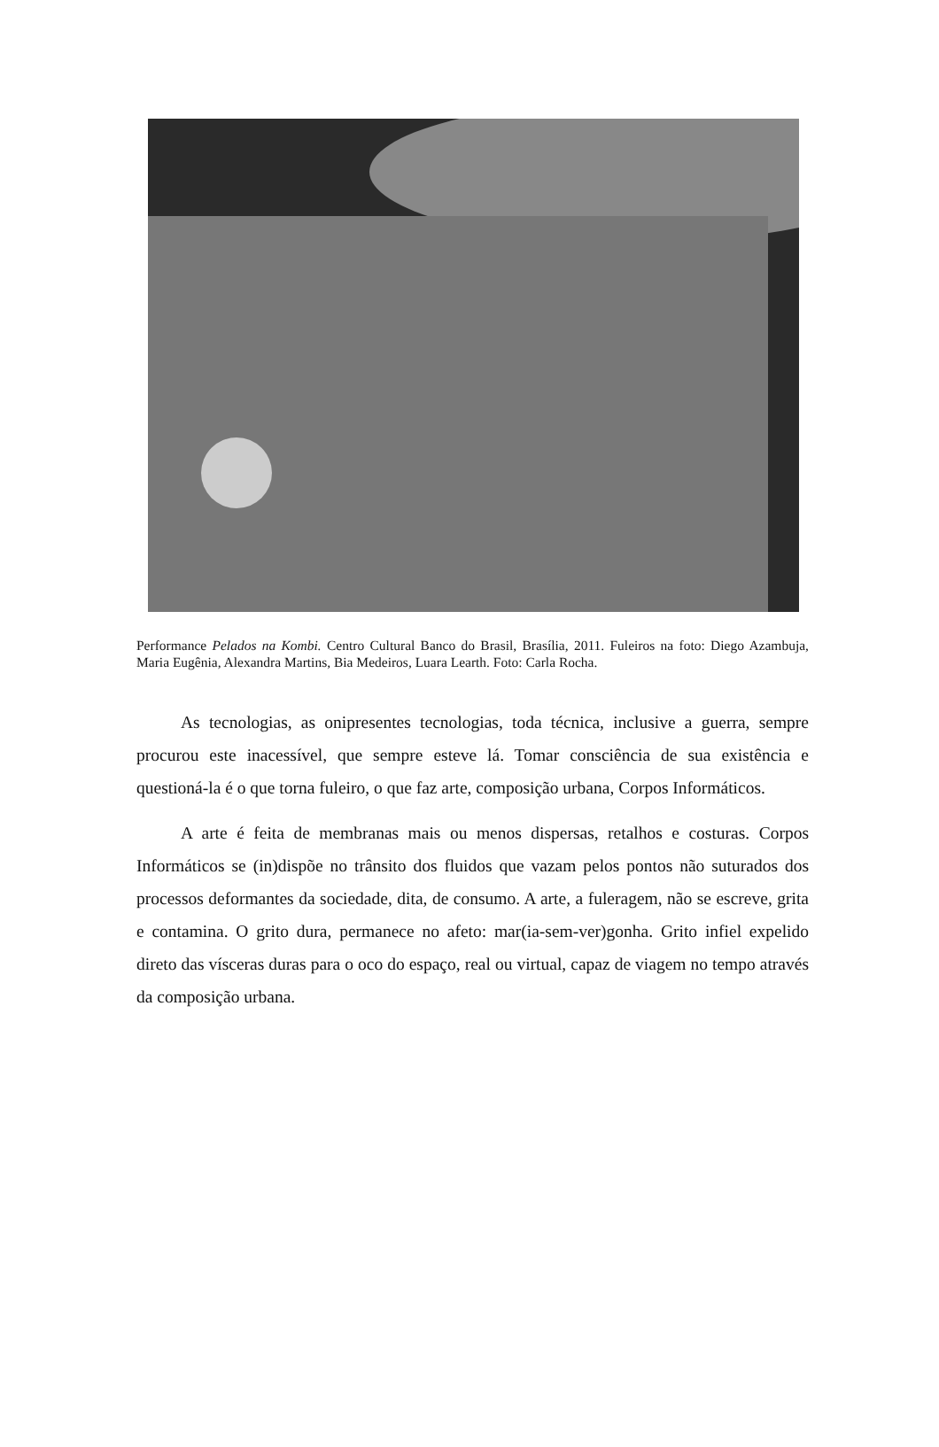Performance Pelados na Kombi. Centro Cultural Banco do Brasil, Brasília, 2011. Fuleiros na foto: Diego Azambuja, Maria Eugênia, Alexandra Martins, Bia Medeiros, Luara Learth. Foto: Carla Rocha.
As tecnologias, as onipresentes tecnologias, toda técnica, inclusive a guerra, sempre procurou este inacessível, que sempre esteve lá. Tomar consciência de sua existência e questioná-la é o que torna fuleiro, o que faz arte, composição urbana, Corpos Informáticos.
A arte é feita de membranas mais ou menos dispersas, retalhos e costuras. Corpos Informáticos se (in)dispõe no trânsito dos fluidos que vazam pelos pontos não suturados dos processos deformantes da sociedade, dita, de consumo. A arte, a fuleragem, não se escreve, grita e contamina. O grito dura, permanece no afeto: mar(ia-sem-ver)gonha. Grito infiel expelido direto das vísceras duras para o oco do espaço, real ou virtual, capaz de viagem no tempo através da composição urbana.